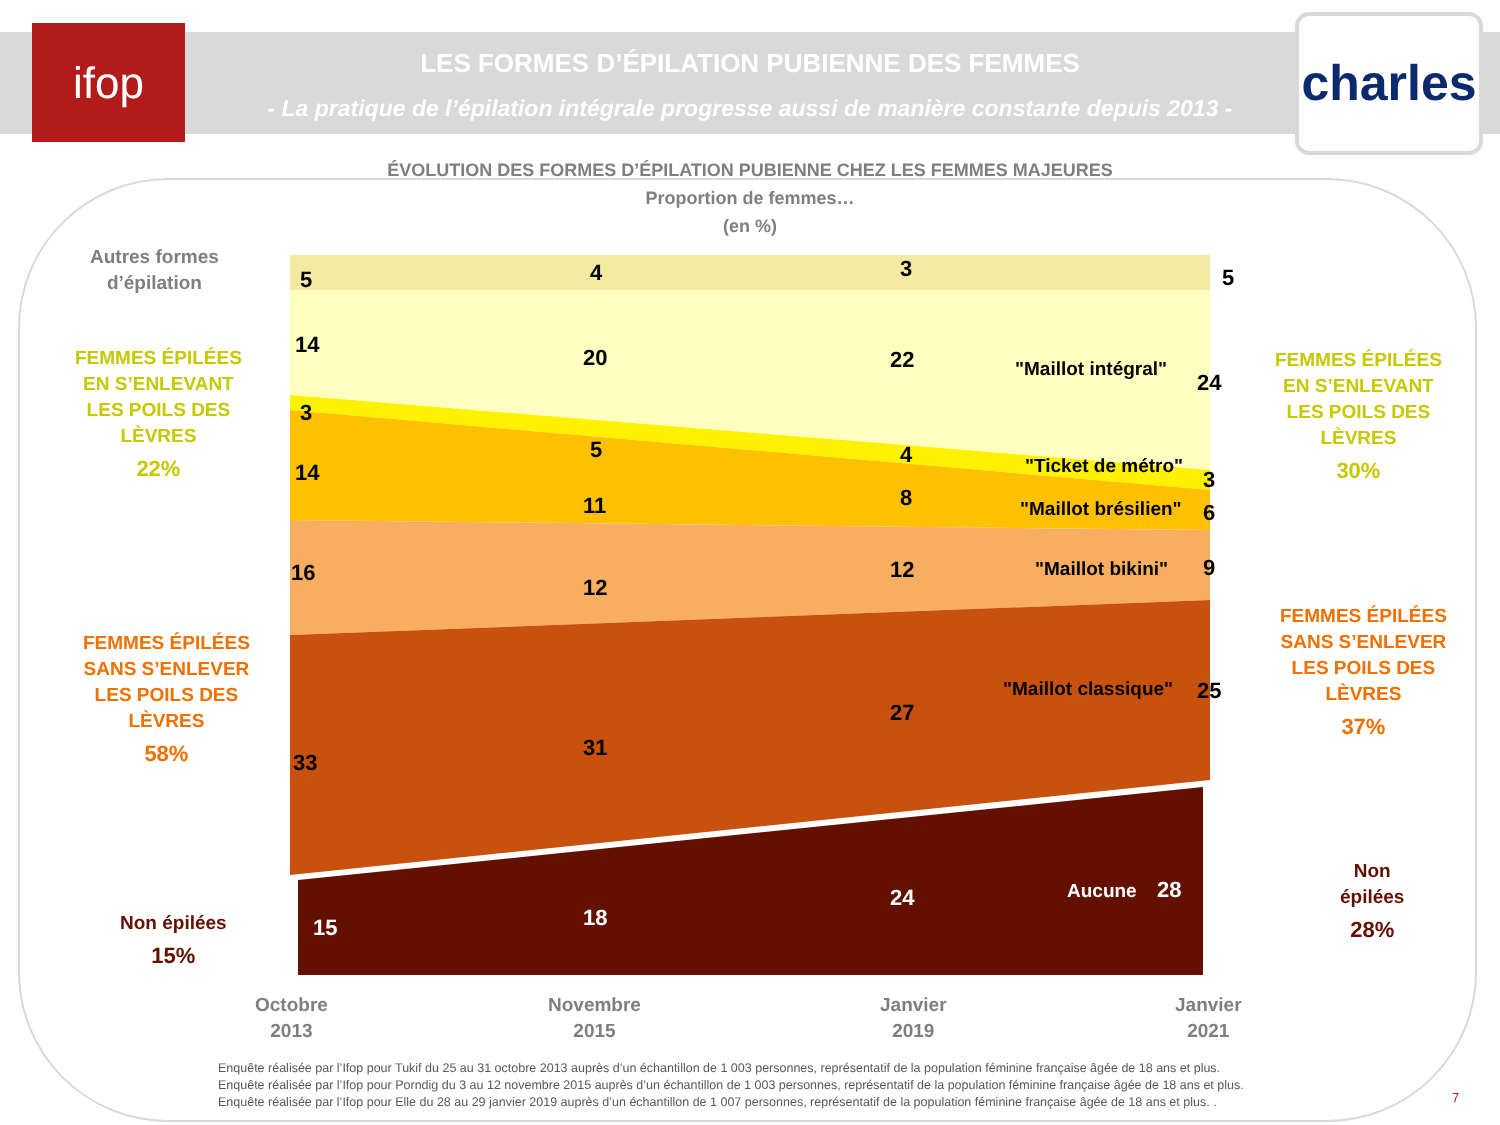ifop
charles
LES FORMES D’ÉPILATION PUBIENNE DES FEMMES
- La pratique de l’épilation intégrale progresse aussi de manière constante depuis 2013 -
ÉVOLUTION DES FORMES D’ÉPILATION PUBIENNE CHEZ LES FEMMES MAJEURES
Proportion de femmes…
(en %)
5
4
3
5
14
20
22
24
3
5
4
3
14
11
8
6
16
12
12
9
33
31
27
25
"Maillot intégral"
"Ticket de métro"
"Maillot brésilien"
"Maillot bikini"
"Maillot classique"
15
18
24
Aucune
28
Autres formes
d’épilation
FEMMES ÉPILÉES
EN S’ENLEVANT
LES POILS DES
LÈVRES
22%
FEMMES ÉPILÉES
SANS S’ENLEVER
LES POILS DES
LÈVRES
58%
Non épilées
15%
FEMMES ÉPILÉES
EN S’ENLEVANT
LES POILS DES
LÈVRES
30%
FEMMES ÉPILÉES
SANS S’ENLEVER
LES POILS DES
LÈVRES
37%
Non
épilées
28%
Octobre
2013
Novembre
2015
Janvier
2019
Janvier
2021
Enquête réalisée par l’Ifop pour Tukif du 25 au 31 octobre 2013 auprès d’un échantillon de 1 003 personnes, représentatif de la population féminine française âgée de 18 ans et plus.
Enquête réalisée par l’Ifop pour Porndig du 3 au 12 novembre 2015 auprès d’un échantillon de 1 003 personnes, représentatif de la population féminine française âgée de 18 ans et plus.
Enquête réalisée par l’Ifop pour Elle du 28 au 29 janvier 2019 auprès d’un échantillon de 1 007 personnes, représentatif de la population féminine française âgée de 18 ans et plus. .
7